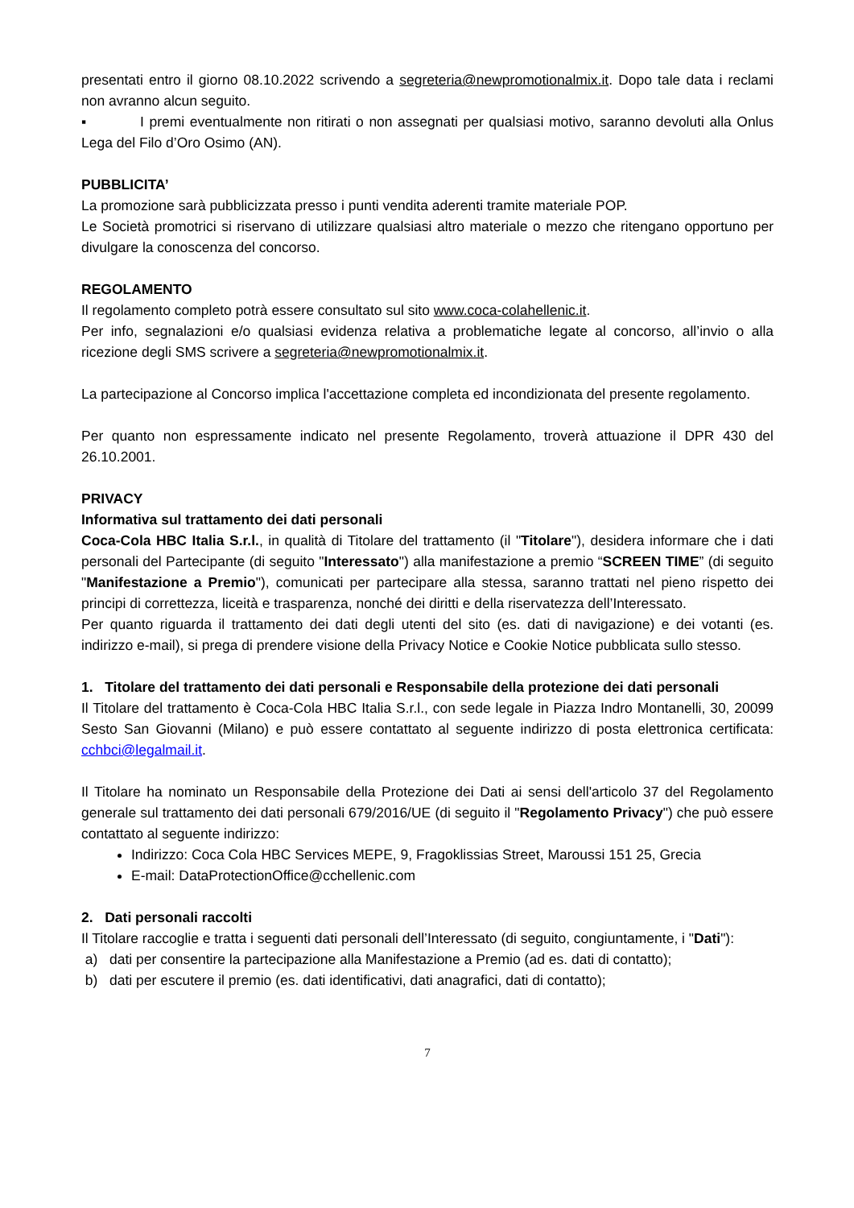presentati entro il giorno 08.10.2022 scrivendo a segreteria@newpromotionalmix.it. Dopo tale data i reclami non avranno alcun seguito.
▪ I premi eventualmente non ritirati o non assegnati per qualsiasi motivo, saranno devoluti alla Onlus Lega del Filo d’Oro Osimo (AN).
PUBBLICITA’
La promozione sarà pubblicizzata presso i punti vendita aderenti tramite materiale POP.
Le Società promotrici si riservano di utilizzare qualsiasi altro materiale o mezzo che ritengano opportuno per divulgare la conoscenza del concorso.
REGOLAMENTO
Il regolamento completo potrà essere consultato sul sito www.coca-colahellenic.it.
Per info, segnalazioni e/o qualsiasi evidenza relativa a problematiche legate al concorso, all’invio o alla ricezione degli SMS scrivere a segreteria@newpromotionalmix.it.
La partecipazione al Concorso implica l'accettazione completa ed incondizionata del presente regolamento.
Per quanto non espressamente indicato nel presente Regolamento, troverà attuazione il DPR 430 del 26.10.2001.
PRIVACY
Informativa sul trattamento dei dati personali
Coca-Cola HBC Italia S.r.l., in qualità di Titolare del trattamento (il "Titolare"), desidera informare che i dati personali del Partecipante (di seguito "Interessato") alla manifestazione a premio “SCREEN TIME” (di seguito "Manifestazione a Premio"), comunicati per partecipare alla stessa, saranno trattati nel pieno rispetto dei principi di correttezza, liceità e trasparenza, nonché dei diritti e della riservatezza dell’Interessato.
Per quanto riguarda il trattamento dei dati degli utenti del sito (es. dati di navigazione) e dei votanti (es. indirizzo e-mail), si prega di prendere visione della Privacy Notice e Cookie Notice pubblicata sullo stesso.
1. Titolare del trattamento dei dati personali e Responsabile della protezione dei dati personali
Il Titolare del trattamento è Coca-Cola HBC Italia S.r.l., con sede legale in Piazza Indro Montanelli, 30, 20099 Sesto San Giovanni (Milano) e può essere contattato al seguente indirizzo di posta elettronica certificata: cchbci@legalmail.it.
Il Titolare ha nominato un Responsabile della Protezione dei Dati ai sensi dell'articolo 37 del Regolamento generale sul trattamento dei dati personali 679/2016/UE (di seguito il "Regolamento Privacy") che può essere contattato al seguente indirizzo:
Indirizzo: Coca Cola HBC Services MEPE, 9, Fragoklissias Street, Maroussi 151 25, Grecia
E-mail: DataProtectionOffice@cchellenic.com
2. Dati personali raccolti
Il Titolare raccoglie e tratta i seguenti dati personali dell’Interessato (di seguito, congiuntamente, i "Dati"):
a) dati per consentire la partecipazione alla Manifestazione a Premio (ad es. dati di contatto);
b) dati per escutere il premio (es. dati identificativi, dati anagrafici, dati di contatto);
7